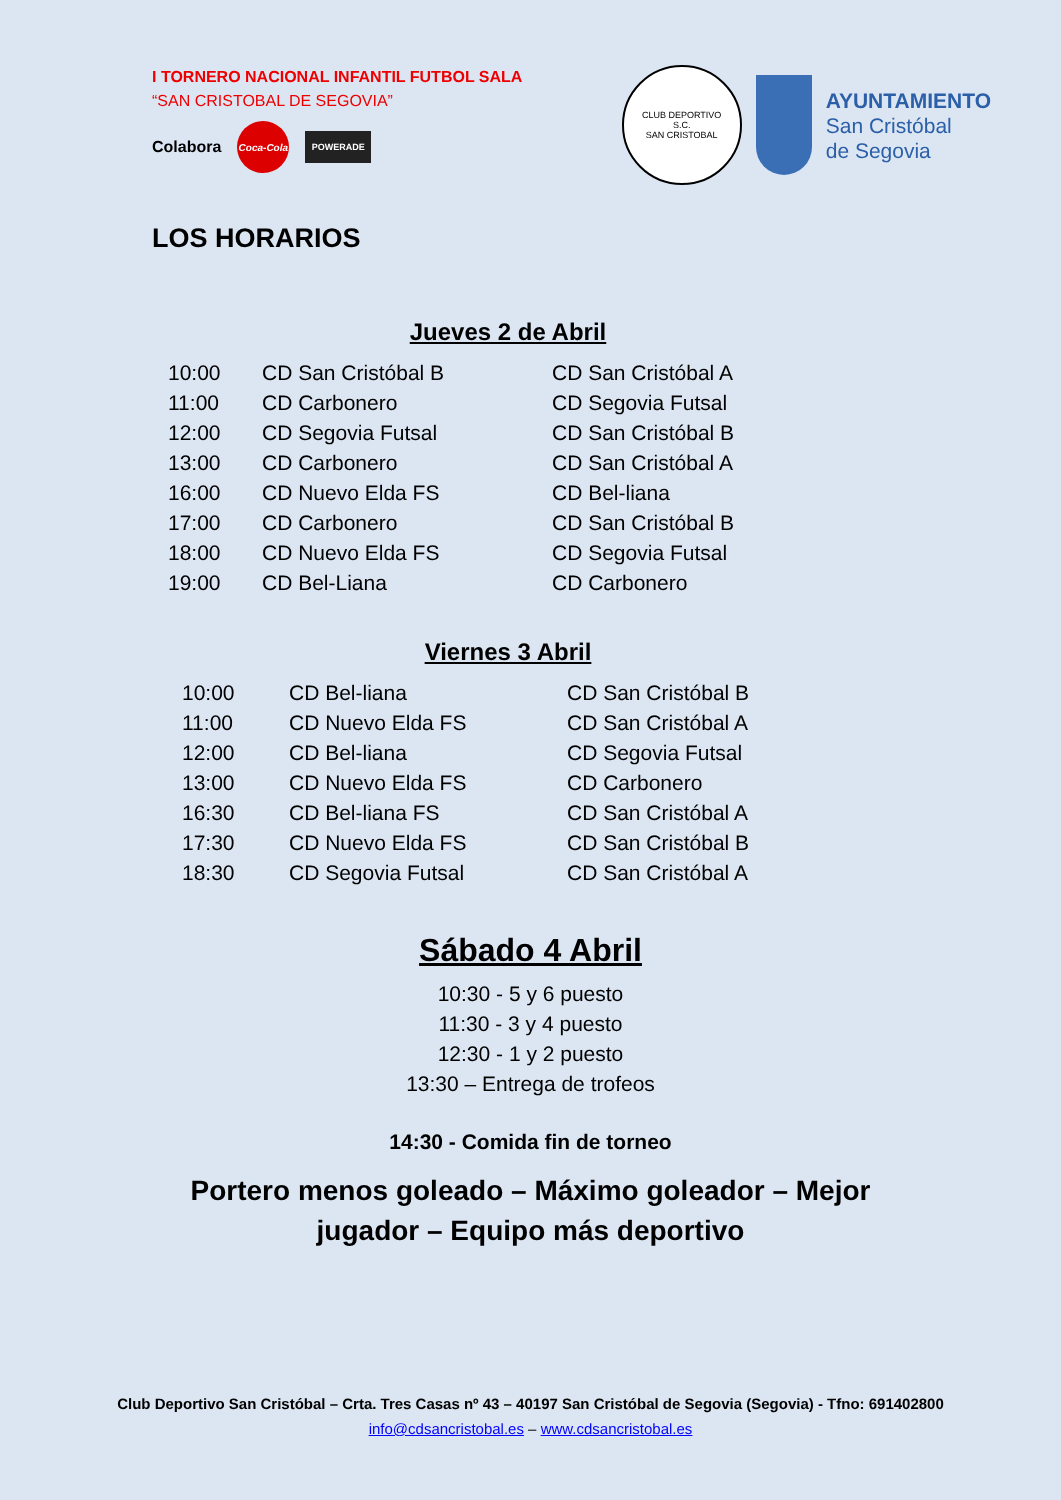I TORNERO NACIONAL INFANTIL FUTBOL SALA
“SAN CRISTOBAL DE SEGOVIA”
Colabora
Coca-Cola
POWERADE
CLUB DEPORTIVO
S.C.
SAN CRISTOBAL
AYUNTAMIENTO
San Cristóbal
de Segovia
LOS HORARIOS
Jueves 2 de Abril
| 10:00 | CD San Cristóbal B | CD San Cristóbal A |
| 11:00 | CD Carbonero | CD Segovia Futsal |
| 12:00 | CD Segovia Futsal | CD San Cristóbal B |
| 13:00 | CD Carbonero | CD San Cristóbal A |
| 16:00 | CD Nuevo Elda FS | CD Bel-liana |
| 17:00 | CD Carbonero | CD San Cristóbal B |
| 18:00 | CD Nuevo Elda FS | CD Segovia Futsal |
| 19:00 | CD Bel-Liana | CD Carbonero |
Viernes 3 Abril
| 10:00 | CD Bel-liana | CD San Cristóbal B |
| 11:00 | CD Nuevo Elda FS | CD San Cristóbal A |
| 12:00 | CD Bel-liana | CD Segovia Futsal |
| 13:00 | CD Nuevo Elda FS | CD Carbonero |
| 16:30 | CD Bel-liana FS | CD San Cristóbal A |
| 17:30 | CD Nuevo Elda FS | CD San Cristóbal B |
| 18:30 | CD Segovia Futsal | CD San Cristóbal A |
Sábado 4 Abril
10:30 - 5 y 6 puesto
11:30 - 3 y 4 puesto
12:30 - 1 y 2 puesto
13:30 – Entrega de trofeos
14:30 - Comida fin de torneo
Portero menos goleado – Máximo goleador – Mejor
jugador – Equipo más deportivo
Club Deportivo San Cristóbal – Crta. Tres Casas nº 43 – 40197 San Cristóbal de Segovia (Segovia) - Tfno: 691402800
info@cdsancristobal.es – www.cdsancristobal.es